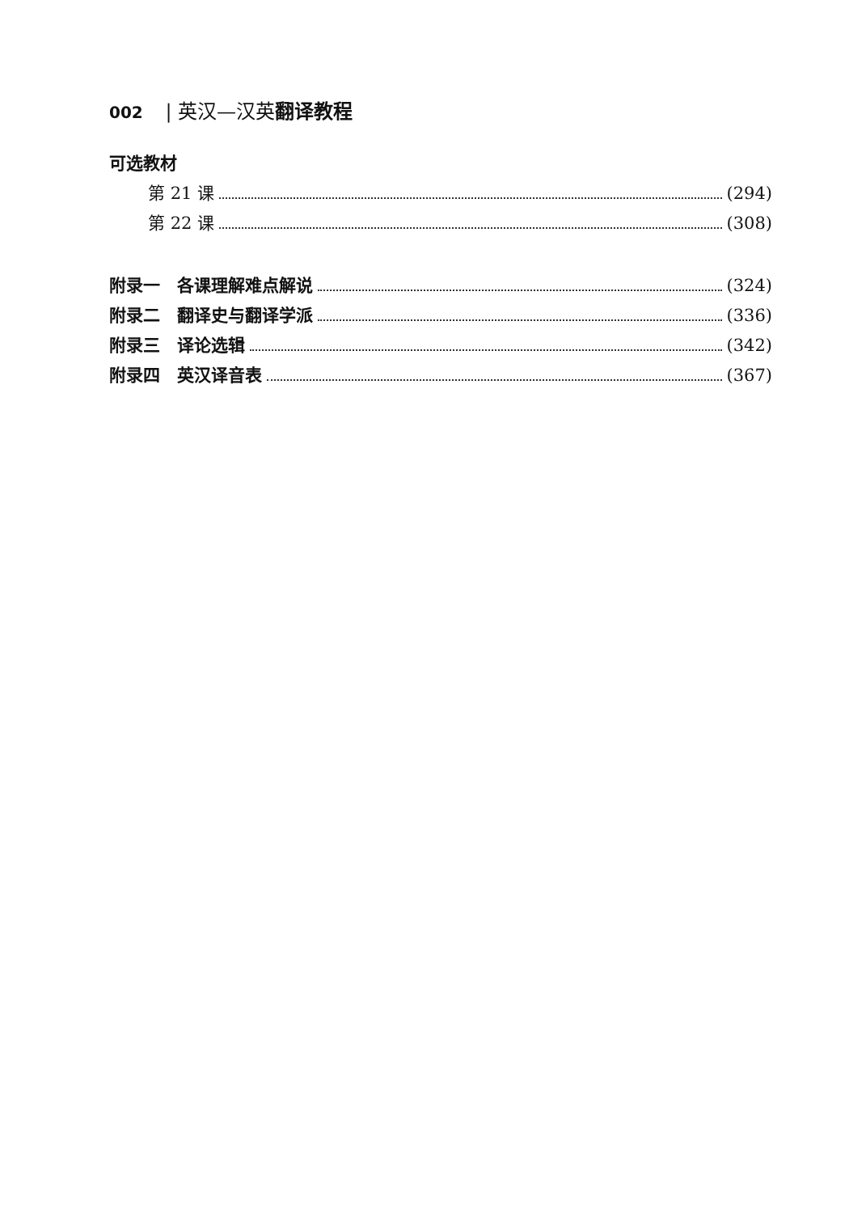002 | 英汉—汉英翻译教程
可选教材
第 21 课 (294)
第 22 课 (308)
附录一　各课理解难点解说 (324)
附录二　翻译史与翻译学派 (336)
附录三　译论选辑 (342)
附录四　英汉译音表 (367)